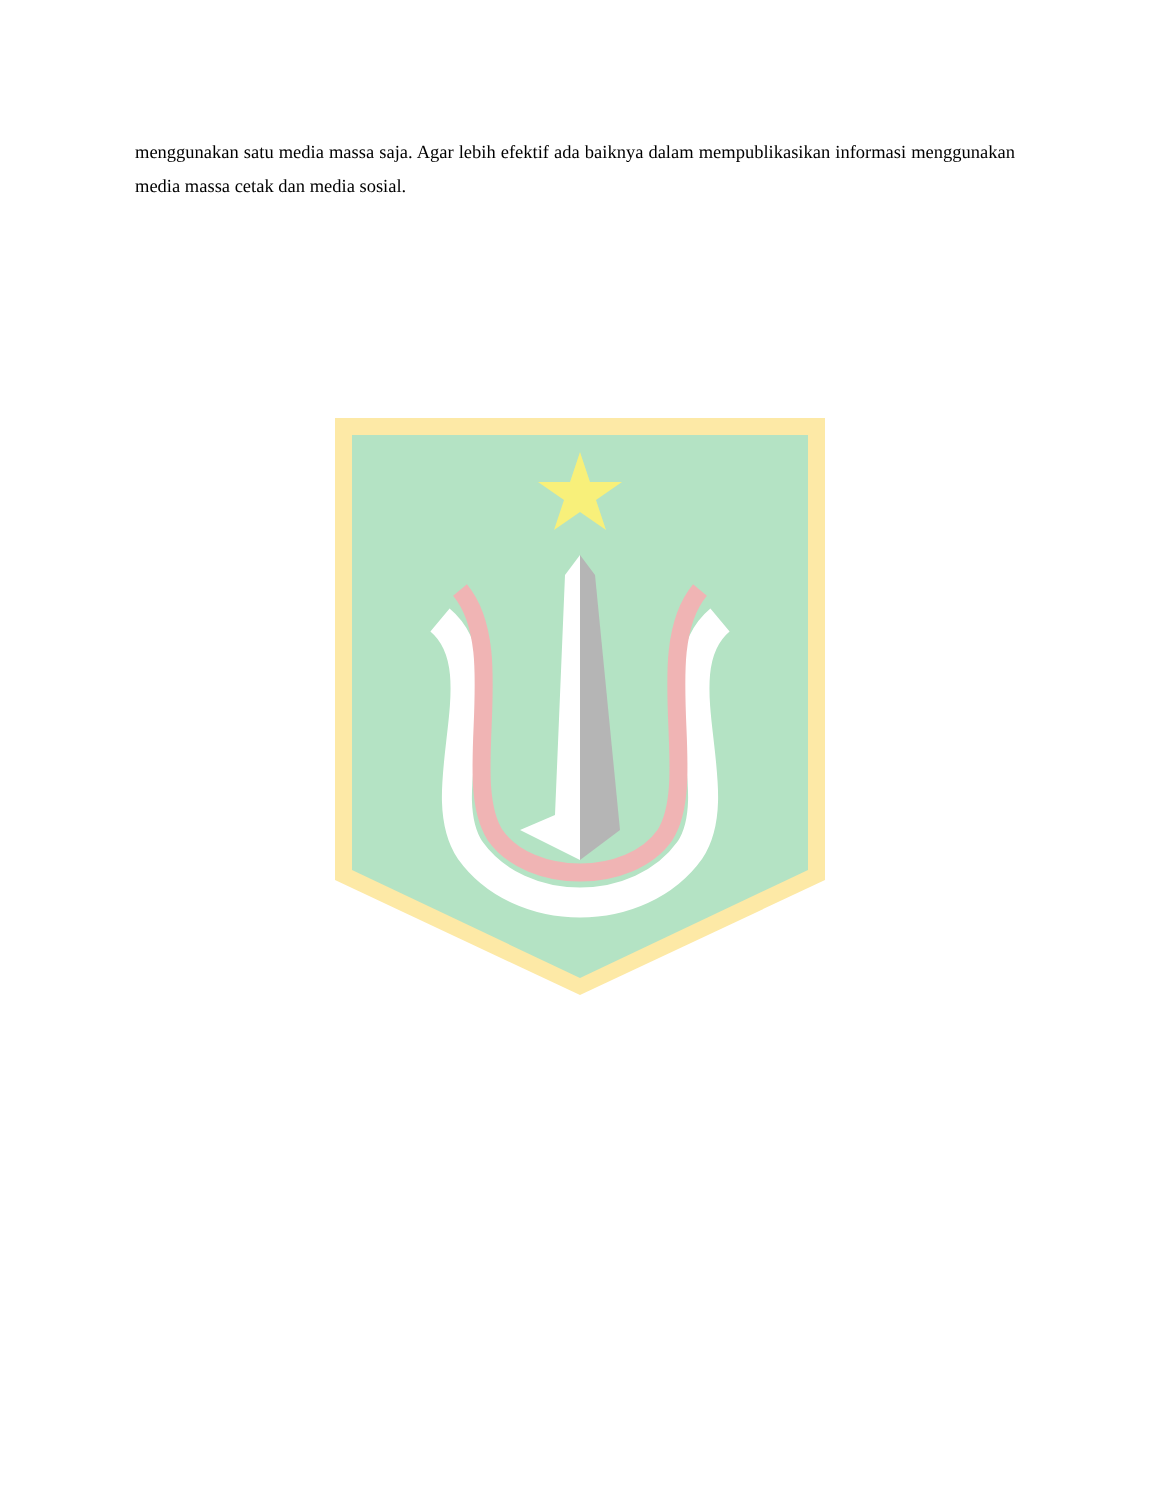menggunakan satu media massa saja. Agar lebih efektif ada baiknya dalam mempublikasikan informasi menggunakan media massa cetak dan media sosial.